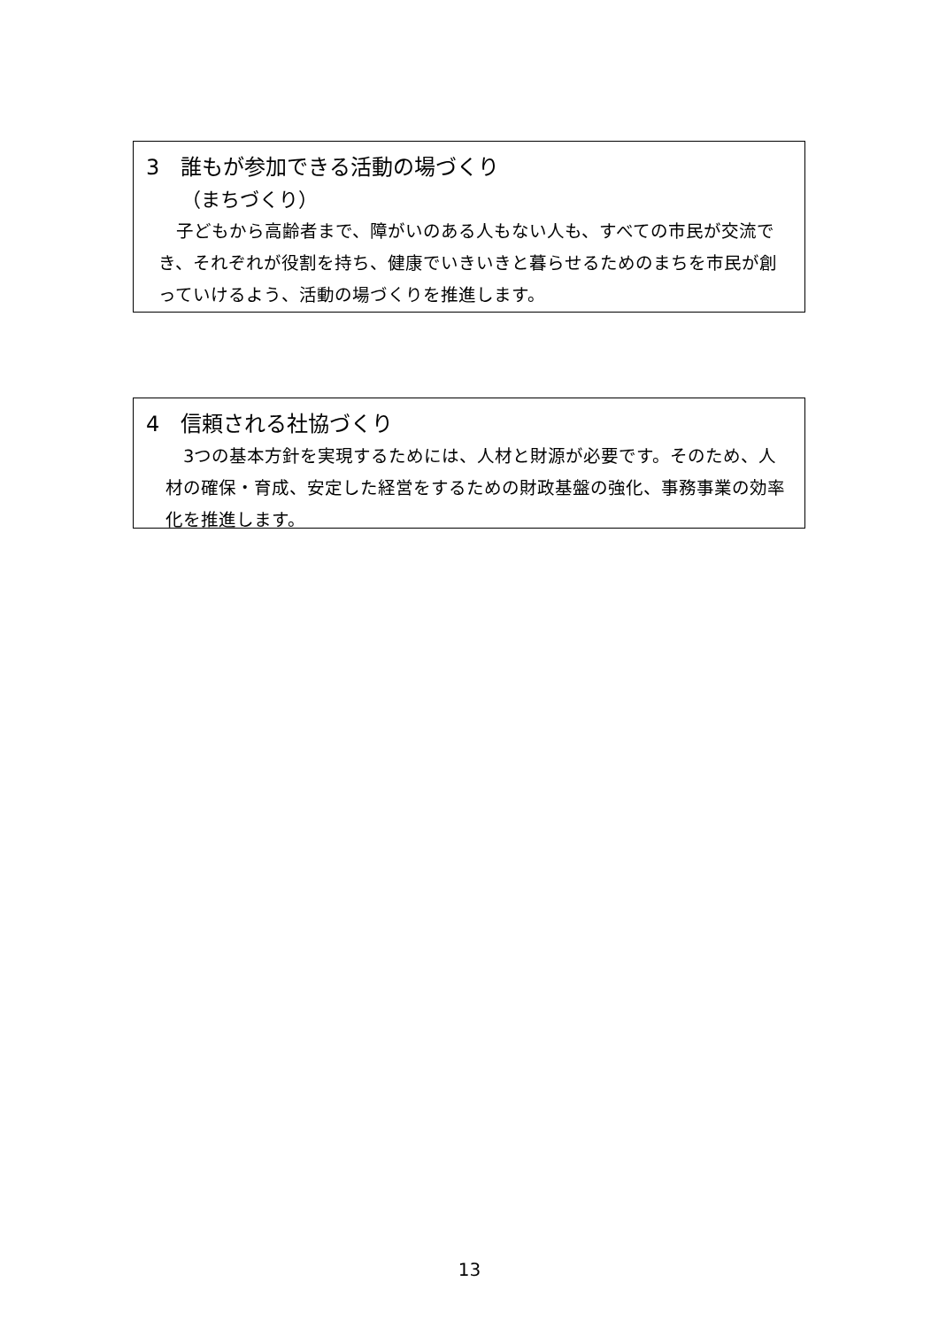3　誰もが参加できる活動の場づくり
（まちづくり）
　子どもから高齢者まで、障がいのある人もない人も、すべての市民が交流でき、それぞれが役割を持ち、健康でいきいきと暮らせるためのまちを市民が創っていけるよう、活動の場づくりを推進します。
4　信頼される社協づくり
　3つの基本方針を実現するためには、人材と財源が必要です。そのため、人材の確保・育成、安定した経営をするための財政基盤の強化、事務事業の効率化を推進します。
13